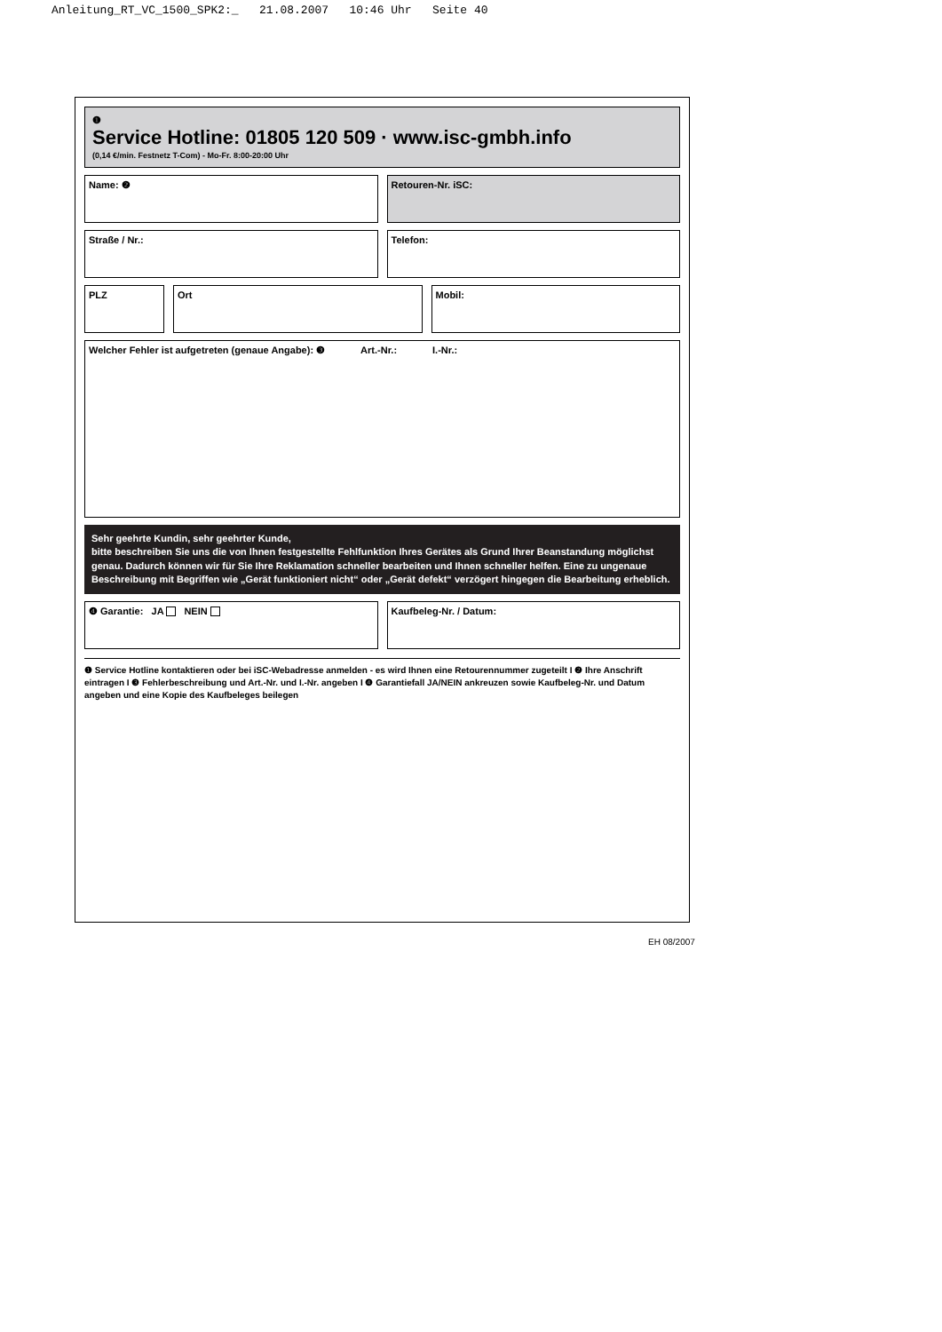Anleitung_RT_VC_1500_SPK2:_ 21.08.2007 10:46 Uhr Seite 40
❶
Service Hotline: 01805 120 509 · www.isc-gmbh.info
(0,14 €/min. Festnetz T-Com) - Mo-Fr. 8:00-20:00 Uhr
Name: ❷ Retouren-Nr. iSC:
Straße / Nr.: Telefon:
PLZ Ort Mobil:
Welcher Fehler ist aufgetreten (genaue Angabe): ❸ Art.-Nr.: I.-Nr.:
Sehr geehrte Kundin, sehr geehrter Kunde,
bitte beschreiben Sie uns die von Ihnen festgestellte Fehlfunktion Ihres Gerätes als Grund Ihrer Beanstandung möglichst genau. Dadurch können wir für Sie Ihre Reklamation schneller bearbeiten und Ihnen schneller helfen. Eine zu ungenaue Beschreibung mit Begriffen wie „Gerät funktioniert nicht“ oder „Gerät defekt“ verzögert hingegen die Bearbeitung erheblich.
❹ Garantie: JA NEIN Kaufbeleg-Nr. / Datum:
❶ Service Hotline kontaktieren oder bei iSC-Webadresse anmelden - es wird Ihnen eine Retourennummer zugeteilt I ❷ Ihre Anschrift eintragen I ❸ Fehlerbeschreibung und Art.-Nr. und I.-Nr. angeben I ❹ Garantiefall JA/NEIN ankreuzen sowie Kaufbeleg-Nr. und Datum angeben und eine Kopie des Kaufbeleges beilegen
EH 08/2007